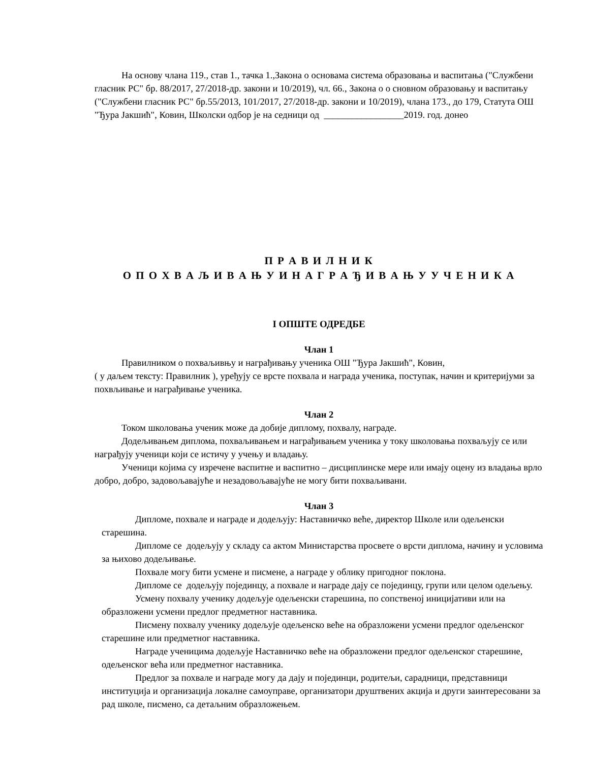На основу члана 119., став 1., тачка 1.,Закона о основама система образовања и васпитања ("Службени гласник РС" бр. 88/2017, 27/2018-др. закони и 10/2019), чл. 66., Закона о о сновном образовању и васпитању ("Службени гласник РС" бр.55/2013, 101/2017, 27/2018-др. закони и 10/2019), члана 173., до 179, Статута ОШ "Ђура Јакшић", Ковин, Школски одбор је на седници од _________________2019. год. донео
П Р А В И Л Н И К
О П О Х В А Љ И В А Њ У И Н А Г Р А Ђ И В А Њ У У Ч Е Н И К А
I ОПШТЕ ОДРЕДБЕ
Члан 1
Правилником о похваљивњу и награђивању ученика ОШ "Ђура Јакшић", Ковин,
( у даљем тексту: Правилник ), уређују се врсте похвала и награда ученика, поступак, начин и критеријуми за похвљивање и награђивање ученика.
Члан 2
Током школовања ученик може да добије диплому, похвалу, награде.
Додељивањем диплома, похваљивањем и награђивањем ученика у току школовања похваљују се или награђују ученици који се истичу у учењу и владању.
Ученици којима су изречене васпитне и васпитно – дисциплинске мере или имају оцену из владања врло добро, добро, задовољавајуће и незадовољавајуће не могу бити похваљивани.
Члан 3
Дипломе, похвале и награде и додељују: Наставничко веће, директор Школе или одељенски старешина.
Дипломе се додељују у складу са актом Министарства просвете о врсти диплома, начину и условима за њихово додељивање.
Похвале могу бити усмене и писмене, а награде у облику пригодног поклона.
Дипломе се додељују појединцу, а похвале и награде дају се појединцу, групи или целом одељењу.
Усмену похвалу ученику додељује одељенски старешина, по сопственој иницијативи или на образложени усмени предлог предметног наставника.
Писмену похвалу ученику додељује одељенско веће на образложени усмени предлог одељенског старешине или предметног наставника.
Награде ученицима додељује Наставничко веће на образложени предлог одељенског старешине, одељенског већа или предметног наставника.
Предлог за похвале и награде могу да дају и појединци, родитељи, сарадници, представници институција и организација локалне самоуправе, организатори друштвених акција и други заинтересовани за рад школе, писмено, са детаљним образложењем.